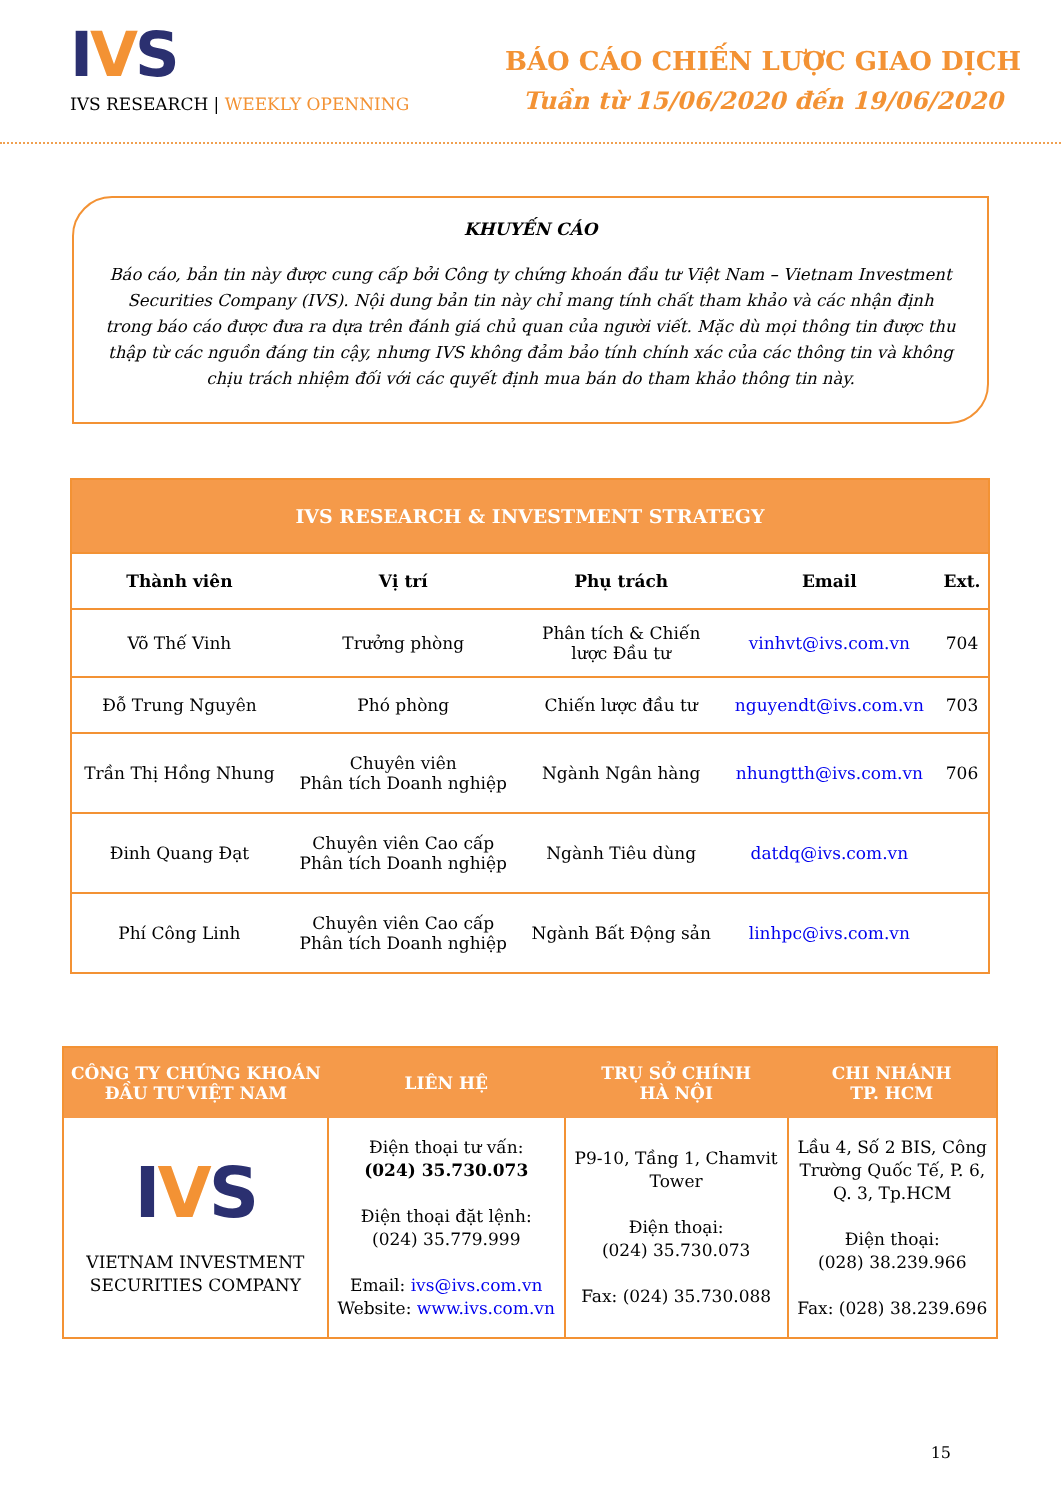IVS
IVS RESEARCH | WEEKLY OPENNING
BÁO CÁO CHIẾN LƯỢC GIAO DỊCH
Tuần từ 15/06/2020 đến 19/06/2020
KHUYẾN CÁO
Báo cáo, bản tin này được cung cấp bởi Công ty chứng khoán đầu tư Việt Nam – Vietnam Investment Securities Company (IVS). Nội dung bản tin này chỉ mang tính chất tham khảo và các nhận định trong báo cáo được đưa ra dựa trên đánh giá chủ quan của người viết. Mặc dù mọi thông tin được thu thập từ các nguồn đáng tin cậy, nhưng IVS không đảm bảo tính chính xác của các thông tin và không chịu trách nhiệm đối với các quyết định mua bán do tham khảo thông tin này.
| IVS RESEARCH & INVESTMENT STRATEGY | | | | |
| Thành viên | Vị trí | Phụ trách | Email | Ext. |
| Võ Thế Vinh | Trưởng phòng | Phân tích & Chiến lược Đầu tư | vinhvt@ivs.com.vn | 704 |
| Đỗ Trung Nguyên | Phó phòng | Chiến lược đầu tư | nguyendt@ivs.com.vn | 703 |
| Trần Thị Hồng Nhung | Chuyên viên Phân tích Doanh nghiệp | Ngành Ngân hàng | nhungtth@ivs.com.vn | 706 |
| Đinh Quang Đạt | Chuyên viên Cao cấp Phân tích Doanh nghiệp | Ngành Tiêu dùng | datdq@ivs.com.vn | |
| Phí Công Linh | Chuyên viên Cao cấp Phân tích Doanh nghiệp | Ngành Bất Động sản | linhpc@ivs.com.vn | |
| CÔNG TY CHỨNG KHOÁN ĐẦU TƯ VIỆT NAM | LIÊN HỆ | TRỤ SỞ CHÍNH HÀ NỘI | CHI NHÁNH TP. HCM |
| --- | --- | --- | --- |
| I V S VIETNAM INVESTMENT SECURITIES COMPANY | Điện thoại tư vấn: (024) 35.730.073 Điện thoại đặt lệnh: (024) 35.779.999 Email: ivs@ivs.com.vn Website: www.ivs.com.vn | P9-10, Tầng 1, Chamvit Tower Điện thoại: (024) 35.730.073 Fax: (024) 35.730.088 | Lầu 4, Số 2 BIS, Công Trường Quốc Tế, P. 6, Q. 3, Tp.HCM Điện thoại: (028) 38.239.966 Fax: (028) 38.239.696 |
15